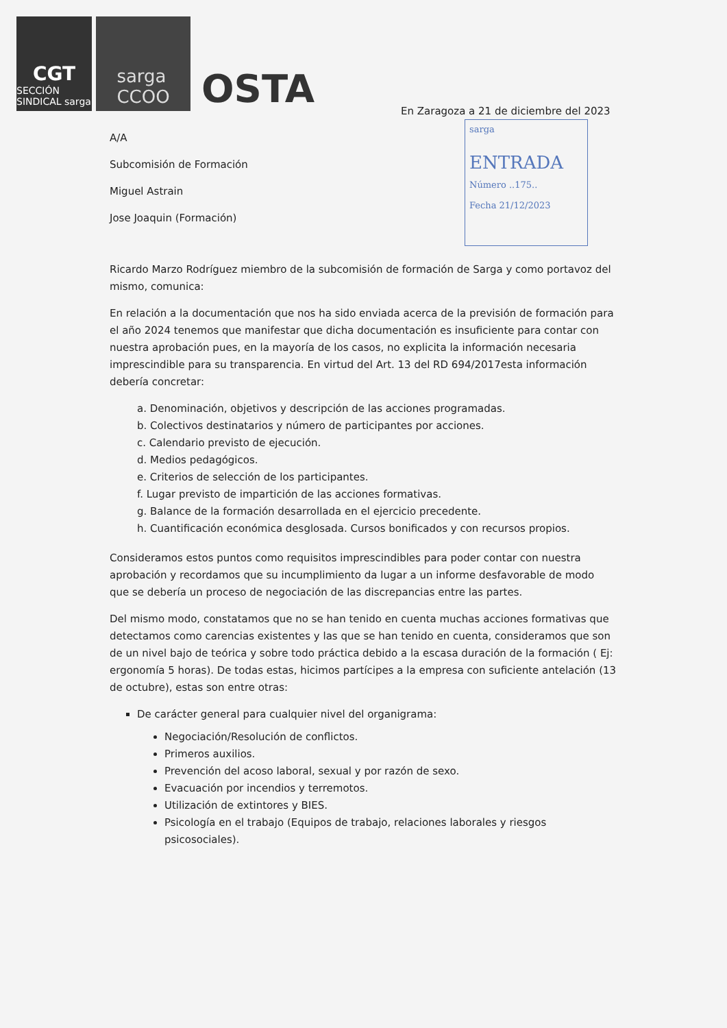CGT
SECCIÓN SINDICAL sarga
sarga
CCOO
OSTA
sarga
ENTRADA
Número ..175..
Fecha 21/12/2023
En Zaragoza a 21 de diciembre del 2023
A/A
Subcomisión de Formación
Miguel Astrain
Jose Joaquin (Formación)
Ricardo Marzo Rodríguez miembro de la subcomisión de formación de Sarga y como portavoz del mismo, comunica:
En relación a la documentación que nos ha sido enviada acerca de la previsión de formación para el año 2024 tenemos que manifestar que dicha documentación es insuficiente para contar con nuestra aprobación pues, en la mayoría de los casos, no explicita la información necesaria imprescindible para su transparencia. En virtud del Art. 13 del RD 694/2017esta información debería concretar:
a. Denominación, objetivos y descripción de las acciones programadas.
b. Colectivos destinatarios y número de participantes por acciones.
c. Calendario previsto de ejecución.
d. Medios pedagógicos.
e. Criterios de selección de los participantes.
f. Lugar previsto de impartición de las acciones formativas.
g. Balance de la formación desarrollada en el ejercicio precedente.
h. Cuantificación económica desglosada. Cursos bonificados y con recursos propios.
Consideramos estos puntos como requisitos imprescindibles para poder contar con nuestra aprobación y recordamos que su incumplimiento da lugar a un informe desfavorable de modo que se debería un proceso de negociación de las discrepancias entre las partes.
Del mismo modo, constatamos que no se han tenido en cuenta muchas acciones formativas que detectamos como carencias existentes y las que se han tenido en cuenta, consideramos que son de un nivel bajo de teórica y sobre todo práctica debido a la escasa duración de la formación ( Ej: ergonomía 5 horas). De todas estas, hicimos partícipes a la empresa con suficiente antelación (13 de octubre), estas son entre otras:
De carácter general para cualquier nivel del organigrama:
Negociación/Resolución de conflictos.
Primeros auxilios.
Prevención del acoso laboral, sexual y por razón de sexo.
Evacuación por incendios y terremotos.
Utilización de extintores y BIES.
Psicología en el trabajo (Equipos de trabajo, relaciones laborales y riesgos psicosociales).